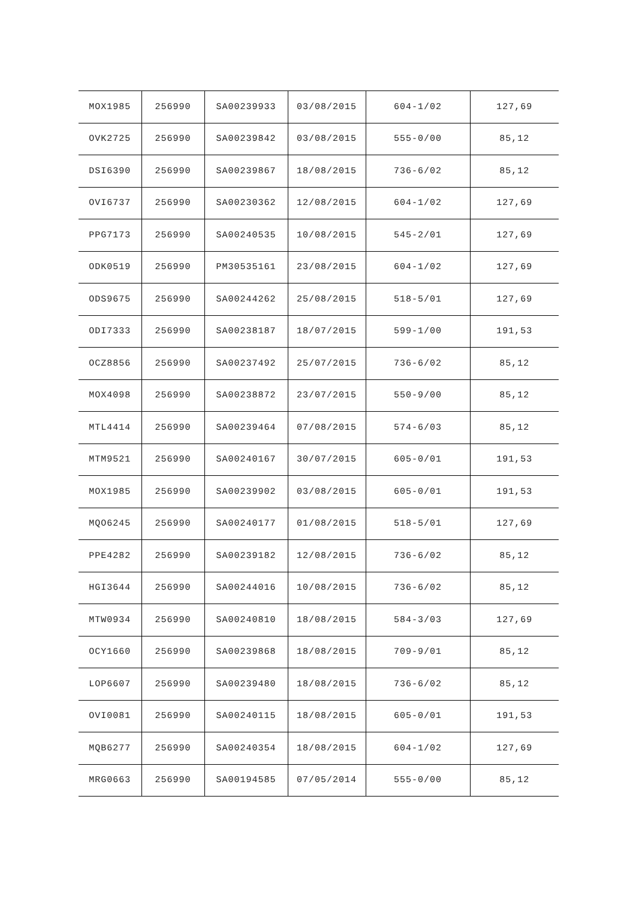| MOX1985 | 256990 | SA00239933 | 03/08/2015 | 604-1/02 | 127,69 |
| OVK2725 | 256990 | SA00239842 | 03/08/2015 | 555-0/00 | 85,12 |
| DSI6390 | 256990 | SA00239867 | 18/08/2015 | 736-6/02 | 85,12 |
| OVI6737 | 256990 | SA00230362 | 12/08/2015 | 604-1/02 | 127,69 |
| PPG7173 | 256990 | SA00240535 | 10/08/2015 | 545-2/01 | 127,69 |
| ODK0519 | 256990 | PM30535161 | 23/08/2015 | 604-1/02 | 127,69 |
| ODS9675 | 256990 | SA00244262 | 25/08/2015 | 518-5/01 | 127,69 |
| ODI7333 | 256990 | SA00238187 | 18/07/2015 | 599-1/00 | 191,53 |
| OCZ8856 | 256990 | SA00237492 | 25/07/2015 | 736-6/02 | 85,12 |
| MOX4098 | 256990 | SA00238872 | 23/07/2015 | 550-9/00 | 85,12 |
| MTL4414 | 256990 | SA00239464 | 07/08/2015 | 574-6/03 | 85,12 |
| MTM9521 | 256990 | SA00240167 | 30/07/2015 | 605-0/01 | 191,53 |
| MOX1985 | 256990 | SA00239902 | 03/08/2015 | 605-0/01 | 191,53 |
| MQO6245 | 256990 | SA00240177 | 01/08/2015 | 518-5/01 | 127,69 |
| PPE4282 | 256990 | SA00239182 | 12/08/2015 | 736-6/02 | 85,12 |
| HGI3644 | 256990 | SA00244016 | 10/08/2015 | 736-6/02 | 85,12 |
| MTW0934 | 256990 | SA00240810 | 18/08/2015 | 584-3/03 | 127,69 |
| OCY1660 | 256990 | SA00239868 | 18/08/2015 | 709-9/01 | 85,12 |
| LOP6607 | 256990 | SA00239480 | 18/08/2015 | 736-6/02 | 85,12 |
| OVI0081 | 256990 | SA00240115 | 18/08/2015 | 605-0/01 | 191,53 |
| MQB6277 | 256990 | SA00240354 | 18/08/2015 | 604-1/02 | 127,69 |
| MRG0663 | 256990 | SA00194585 | 07/05/2014 | 555-0/00 | 85,12 |